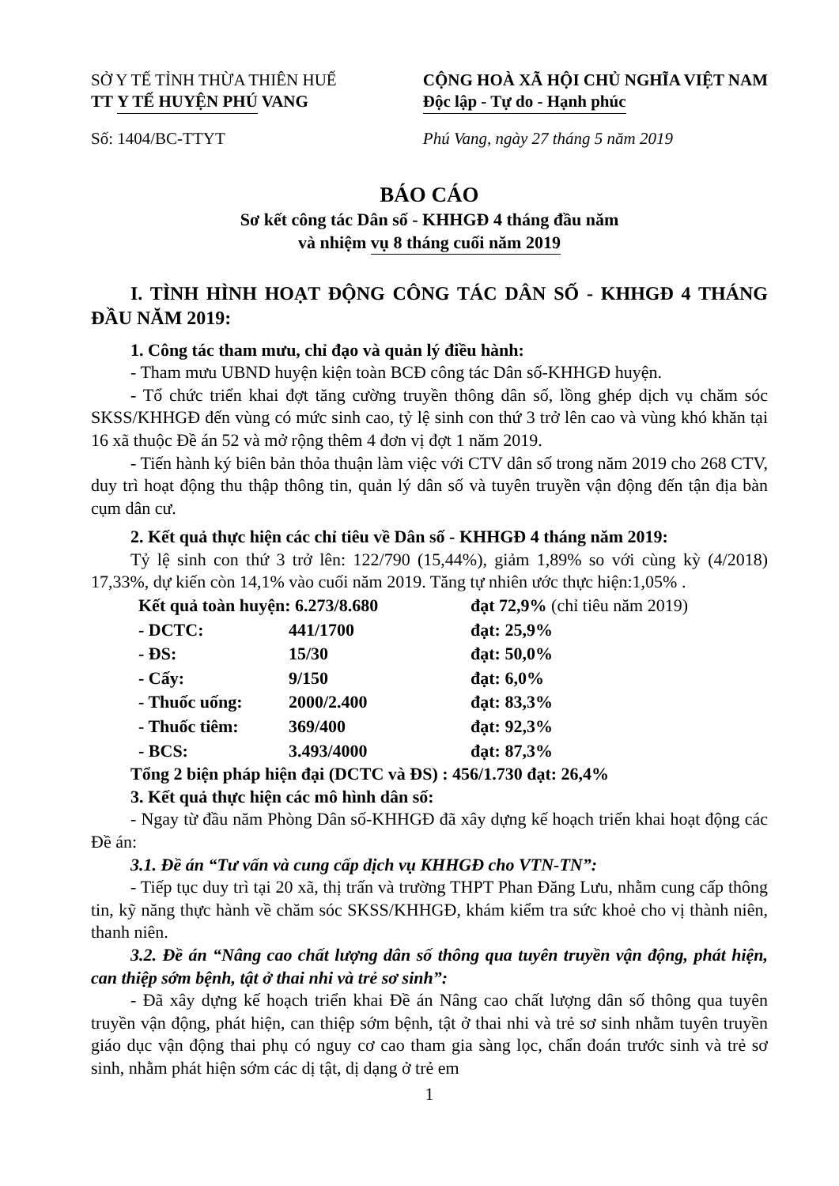SỞ Y TẾ TỈNH THỪA THIÊN HUẾ
TT Y TẾ HUYỆN PHÚ VANG
Số: 1404/BC-TTYT
CỘNG HOÀ XÃ HỘI CHỦ NGHĨA VIỆT NAM
Độc lập - Tự do - Hạnh phúc
Phú Vang, ngày 27 tháng 5 năm 2019
BÁO CÁO
Sơ kết công tác Dân số - KHHGĐ 4 tháng đầu năm
và nhiệm vụ 8 tháng cuối năm 2019
I. TÌNH HÌNH HOẠT ĐỘNG CÔNG TÁC DÂN SỐ - KHHGĐ 4 THÁNG ĐẦU NĂM 2019:
1. Công tác tham mưu, chỉ đạo và quản lý điều hành:
- Tham mưu UBND huyện kiện toàn BCĐ công tác Dân số-KHHGĐ huyện.
- Tổ chức triển khai đợt tăng cường truyền thông dân số, lồng ghép dịch vụ chăm sóc SKSS/KHHGĐ đến vùng có mức sinh cao, tỷ lệ sinh con thứ 3 trở lên cao và vùng khó khăn tại 16 xã thuộc Đề án 52 và mở rộng thêm 4 đơn vị đợt 1 năm 2019.
- Tiến hành ký biên bản thỏa thuận làm việc với CTV dân số trong năm 2019 cho 268 CTV, duy trì hoạt động thu thập thông tin, quản lý dân số và tuyên truyền vận động đến tận địa bàn cụm dân cư.
2. Kết quả thực hiện các chỉ tiêu về Dân số - KHHGĐ 4 tháng năm 2019:
Tỷ lệ sinh con thứ 3 trở lên: 122/790 (15,44%), giảm 1,89% so với cùng kỳ (4/2018) 17,33%, dự kiến còn 14,1% vào cuối năm 2019. Tăng tự nhiên ước thực hiện:1,05% .
| Kết quả toàn huyện: 6.273/8.680 | | đạt 72,9% (chỉ tiêu năm 2019) |
| - DCTC: | 441/1700 | đạt: 25,9% |
| - ĐS: | 15/30 | đạt: 50,0% |
| - Cấy: | 9/150 | đạt: 6,0% |
| - Thuốc uống: | 2000/2.400 | đạt: 83,3% |
| - Thuốc tiêm: | 369/400 | đạt: 92,3% |
| - BCS: | 3.493/4000 | đạt: 87,3% |
Tổng 2 biện pháp hiện đại (DCTC và ĐS) : 456/1.730 đạt: 26,4%
3. Kết quả thực hiện các mô hình dân số:
- Ngay từ đầu năm Phòng Dân số-KHHGĐ đã xây dựng kế hoạch triển khai hoạt động các Đề án:
3.1. Đề án “Tư vấn và cung cấp dịch vụ KHHGĐ cho VTN-TN”:
- Tiếp tục duy trì tại 20 xã, thị trấn và trường THPT Phan Đăng Lưu, nhằm cung cấp thông tin, kỹ năng thực hành về chăm sóc SKSS/KHHGĐ, khám kiểm tra sức khoẻ cho vị thành niên, thanh niên.
3.2. Đề án “Nâng cao chất lượng dân số thông qua tuyên truyền vận động, phát hiện, can thiệp sớm bệnh, tật ở thai nhi và trẻ sơ sinh”:
- Đã xây dựng kế hoạch triển khai Đề án Nâng cao chất lượng dân số thông qua tuyên truyền vận động, phát hiện, can thiệp sớm bệnh, tật ở thai nhi và trẻ sơ sinh nhằm tuyên truyền giáo dục vận động thai phụ có nguy cơ cao tham gia sàng lọc, chẩn đoán trước sinh và trẻ sơ sinh, nhằm phát hiện sớm các dị tật, dị dạng ở trẻ em
1